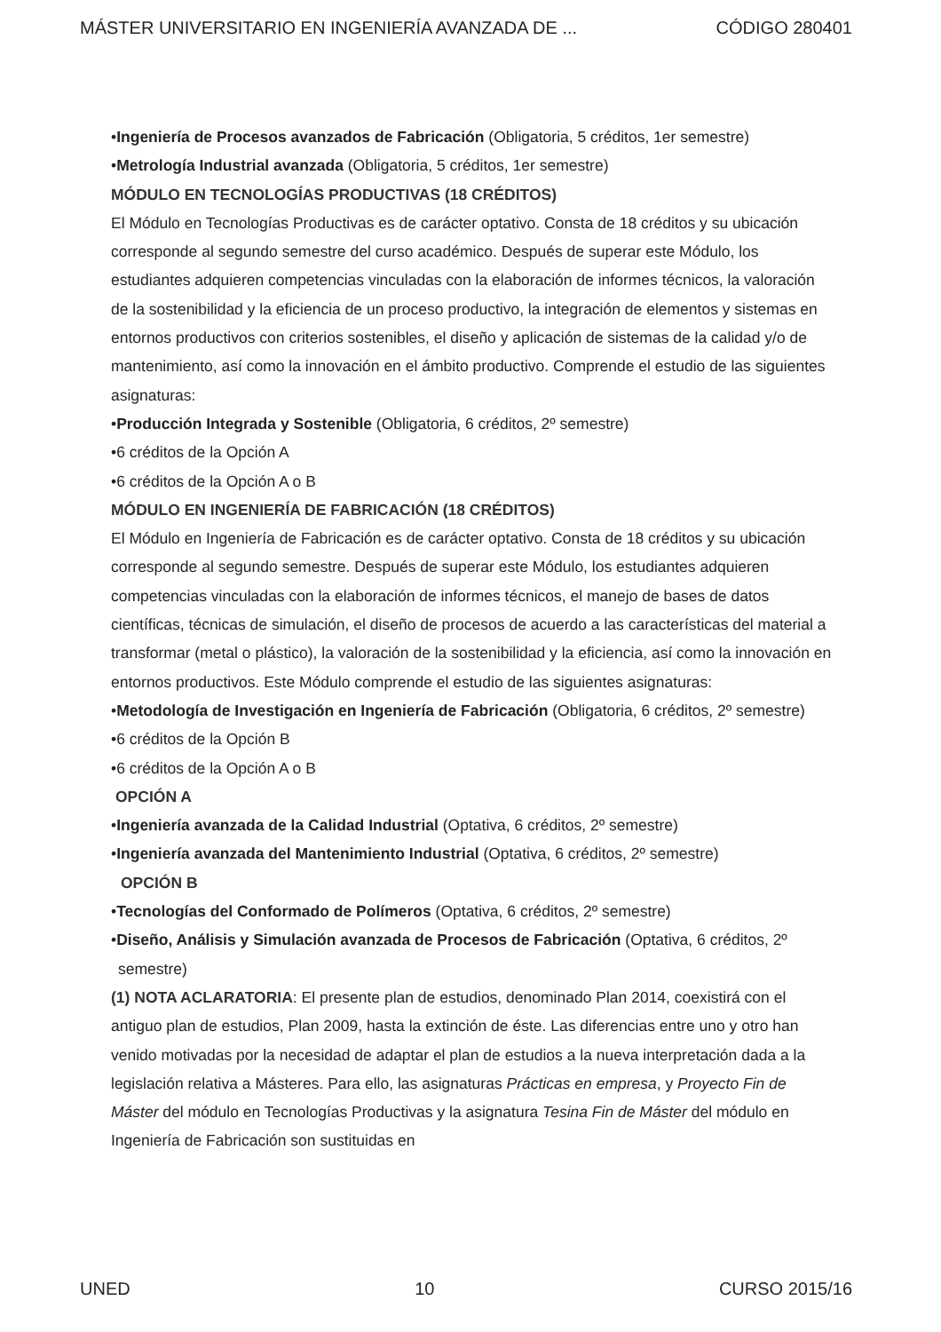MÁSTER UNIVERSITARIO EN INGENIERÍA AVANZADA DE ... CÓDIGO 280401
•Ingeniería de Procesos avanzados de Fabricación (Obligatoria, 5 créditos, 1er semestre)
•Metrología Industrial avanzada (Obligatoria, 5 créditos, 1er semestre)
MÓDULO EN TECNOLOGÍAS PRODUCTIVAS (18 CRÉDITOS)
El Módulo en Tecnologías Productivas es de carácter optativo. Consta de 18 créditos y su ubicación corresponde al segundo semestre del curso académico. Después de superar este Módulo, los estudiantes adquieren competencias vinculadas con la elaboración de informes técnicos, la valoración de la sostenibilidad y la eficiencia de un proceso productivo, la integración de elementos y sistemas en entornos productivos con criterios sostenibles, el diseño y aplicación de sistemas de la calidad y/o de mantenimiento, así como la innovación en el ámbito productivo. Comprende el estudio de las siguientes asignaturas:
•Producción Integrada y Sostenible (Obligatoria, 6 créditos, 2º semestre)
•6 créditos de la Opción A
•6 créditos de la Opción A o B
MÓDULO EN INGENIERÍA DE FABRICACIÓN (18 CRÉDITOS)
El Módulo en Ingeniería de Fabricación es de carácter optativo. Consta de 18 créditos y su ubicación corresponde al segundo semestre. Después de superar este Módulo, los estudiantes adquieren competencias vinculadas con la elaboración de informes técnicos, el manejo de bases de datos científicas, técnicas de simulación, el diseño de procesos de acuerdo a las características del material a transformar (metal o plástico), la valoración de la sostenibilidad y la eficiencia, así como la innovación en entornos productivos. Este Módulo comprende el estudio de las siguientes asignaturas:
•Metodología de Investigación en Ingeniería de Fabricación (Obligatoria, 6 créditos, 2º semestre)
•6 créditos de la Opción B
•6 créditos de la Opción A o B
OPCIÓN A
•Ingeniería avanzada de la Calidad Industrial (Optativa, 6 créditos, 2º semestre)
•Ingeniería avanzada del Mantenimiento Industrial (Optativa, 6 créditos, 2º semestre)
OPCIÓN B
•Tecnologías del Conformado de Polímeros (Optativa, 6 créditos, 2º semestre)
•Diseño, Análisis y Simulación avanzada de Procesos de Fabricación (Optativa, 6 créditos, 2º semestre)
(1) NOTA ACLARATORIA: El presente plan de estudios, denominado Plan 2014, coexistirá con el antiguo plan de estudios, Plan 2009, hasta la extinción de éste. Las diferencias entre uno y otro han venido motivadas por la necesidad de adaptar el plan de estudios a la nueva interpretación dada a la legislación relativa a Másteres. Para ello, las asignaturas Prácticas en empresa, y Proyecto Fin de Máster del módulo en Tecnologías Productivas y la asignatura Tesina Fin de Máster del módulo en Ingeniería de Fabricación son sustituidas en
UNED 10 CURSO 2015/16